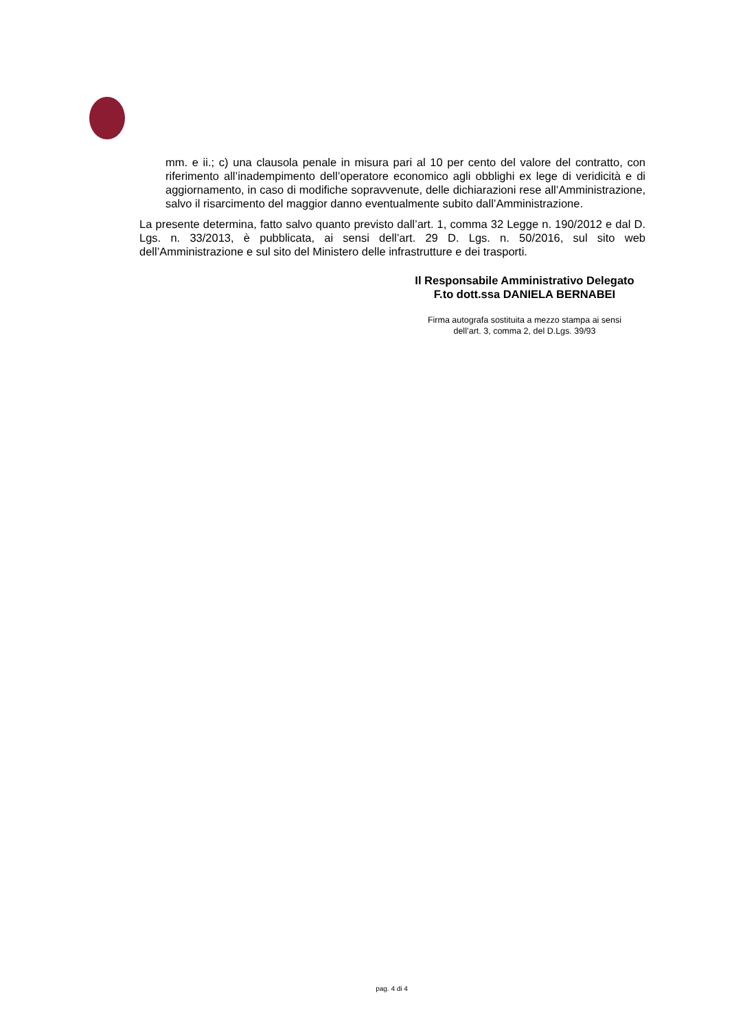mm. e ii.; c) una clausola penale in misura pari al 10 per cento del valore del contratto, con riferimento all’inadempimento dell’operatore economico agli obblighi ex lege di veridicità e di aggiornamento, in caso di modifiche sopravvenute, delle dichiarazioni rese all’Amministrazione, salvo il risarcimento del maggior danno eventualmente subito dall’Amministrazione.
La presente determina, fatto salvo quanto previsto dall’art. 1, comma 32 Legge n. 190/2012 e dal D. Lgs. n. 33/2013, è pubblicata, ai sensi dell’art. 29 D. Lgs. n. 50/2016, sul sito web dell’Amministrazione e sul sito del Ministero delle infrastrutture e dei trasporti.
Il Responsabile Amministrativo Delegato
F.to dott.ssa DANIELA BERNABEI
Firma autografa sostituita a mezzo stampa ai sensi
dell’art. 3, comma 2, del D.Lgs. 39/93
pag. 4 di 4